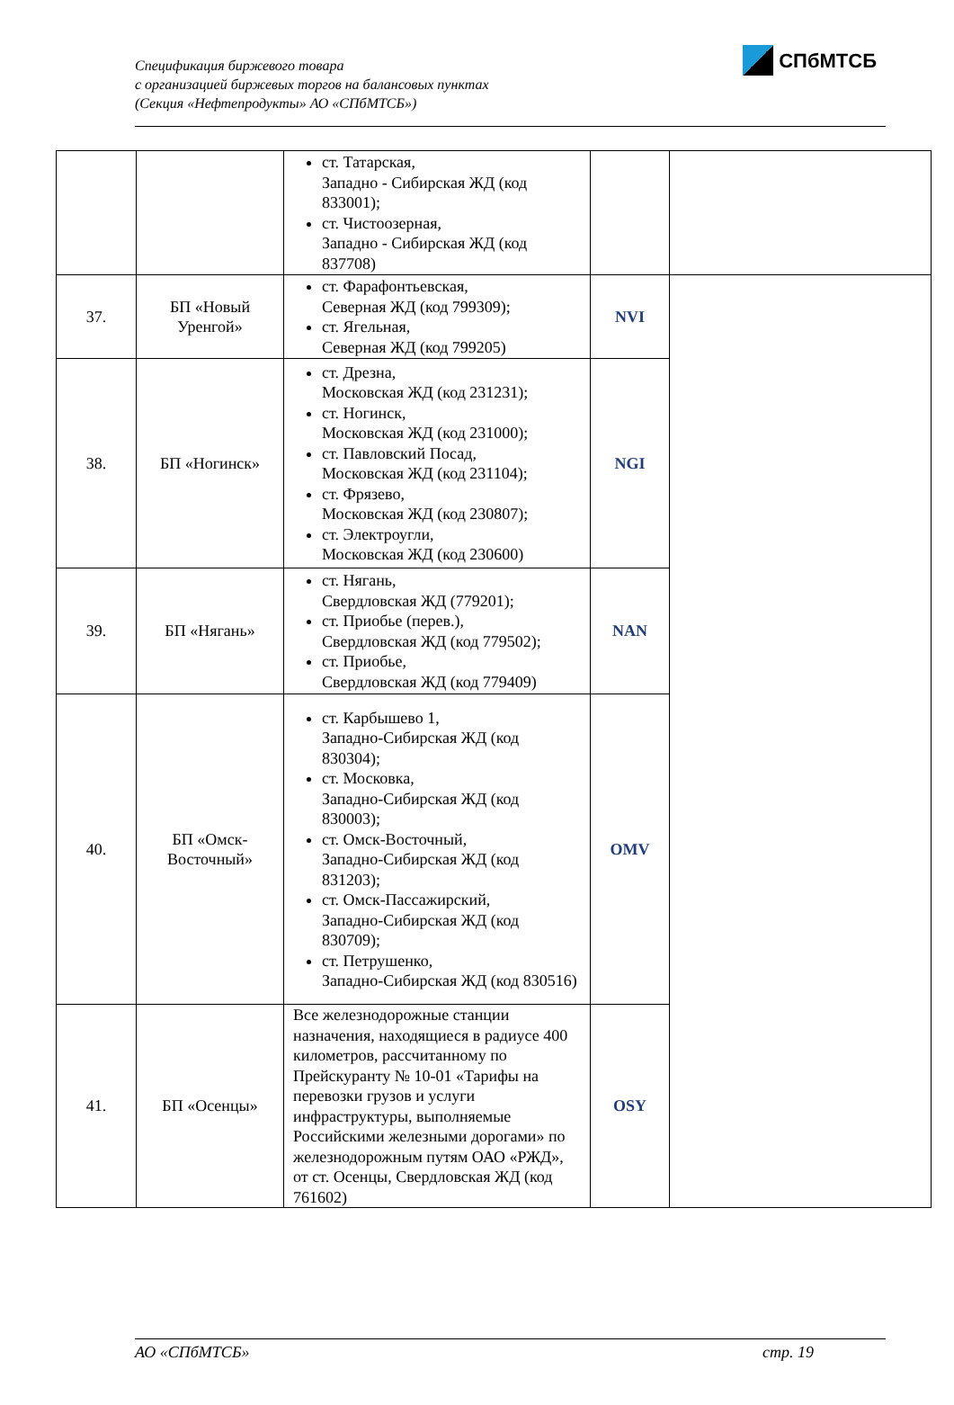Спецификация биржевого товара
с организацией биржевых торгов на балансовых пунктах
(Секция «Нефтепродукты» АО «СПбМТСБ»)
СПбМТСБ
| | | ст. Татарская, Западно - Сибирская ЖД (код 833001); ст. Чистоозерная, Западно - Сибирская ЖД (код 837708) | | |
| 37. | БП «Новый Уренгой» | ст. Фарафонтьевская, Северная ЖД (код 799309); ст. Ягельная, Северная ЖД (код 799205) | NVI | |
| 38. | БП «Ногинск» | ст. Дрезна, Московская ЖД (код 231231); ст. Ногинск, Московская ЖД (код 231000); ст. Павловский Посад, Московская ЖД (код 231104); ст. Фрязево, Московская ЖД (код 230807); ст. Электроугли, Московская ЖД (код 230600) | NGI | |
| 39. | БП «Нягань» | ст. Нягань, Свердловская ЖД (779201); ст. Приобье (перев.), Свердловская ЖД (код 779502); ст. Приобье, Свердловская ЖД (код 779409) | NAN | |
| 40. | БП «Омск-Восточный» | ст. Карбышево 1, Западно-Сибирская ЖД (код 830304); ст. Московка, Западно-Сибирская ЖД (код 830003); ст. Омск-Восточный, Западно-Сибирская ЖД (код 831203); ст. Омск-Пассажирский, Западно-Сибирская ЖД (код 830709); ст. Петрушенко, Западно-Сибирская ЖД (код 830516) | OMV | |
| 41. | БП «Осенцы» | Все железнодорожные станции назначения, находящиеся в радиусе 400 километров, рассчитанному по Прейскуранту № 10-01 «Тарифы на перевозки грузов и услуги инфраструктуры, выполняемые Российскими железными дорогами» по железнодорожным путям ОАО «РЖД», от ст. Осенцы, Свердловская ЖД (код 761602) | OSY | |
АО «СПбМТСБ» стр. 19